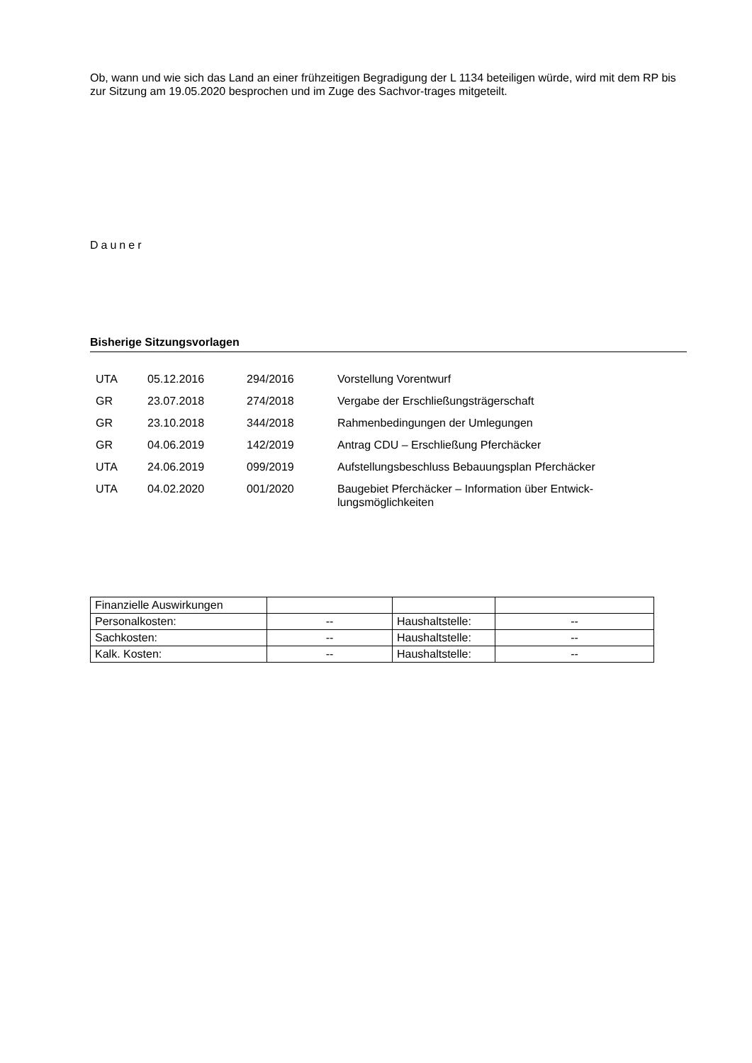Ob, wann und wie sich das Land an einer frühzeitigen Begradigung der L 1134 beteiligen würde, wird mit dem RP bis zur Sitzung am 19.05.2020 besprochen und im Zuge des Sachvor-trages mitgeteilt.
Dauner
Bisherige Sitzungsvorlagen
| UTA | 05.12.2016 | 294/2016 | Vorstellung Vorentwurf |
| GR | 23.07.2018 | 274/2018 | Vergabe der Erschließungsträgerschaft |
| GR | 23.10.2018 | 344/2018 | Rahmenbedingungen der Umlegungen |
| GR | 04.06.2019 | 142/2019 | Antrag CDU – Erschließung Pferchäcker |
| UTA | 24.06.2019 | 099/2019 | Aufstellungsbeschluss Bebauungsplan Pferchäcker |
| UTA | 04.02.2020 | 001/2020 | Baugebiet Pferchäcker – Information über Entwick- lungsmöglichkeiten |
| Finanzielle Auswirkungen | | | |
| Personalkosten: | -- | Haushaltstelle: | -- |
| Sachkosten: | -- | Haushaltstelle: | -- |
| Kalk. Kosten: | -- | Haushaltstelle: | -- |